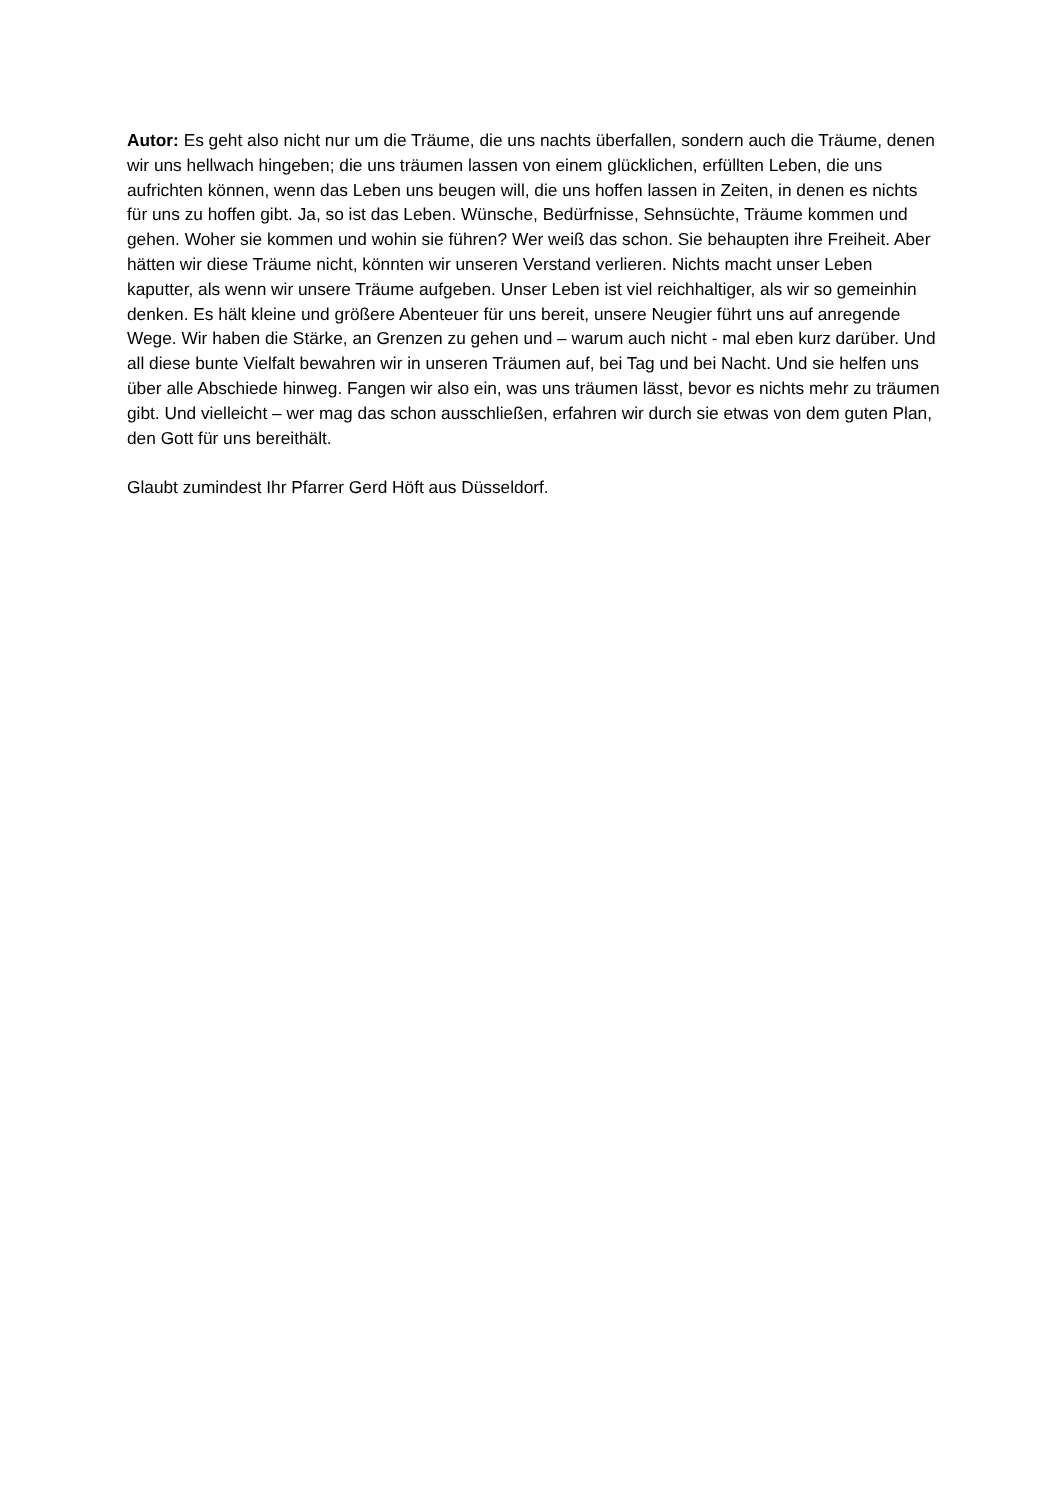Autor: Es geht also nicht nur um die Träume, die uns nachts überfallen, sondern auch die Träume, denen wir uns hellwach hingeben; die uns träumen lassen von einem glücklichen, erfüllten Leben, die uns aufrichten können, wenn das Leben uns beugen will, die uns hoffen lassen in Zeiten, in denen es nichts für uns zu hoffen gibt. Ja, so ist das Leben. Wünsche, Bedürfnisse, Sehnsüchte, Träume kommen und gehen. Woher sie kommen und wohin sie führen? Wer weiß das schon. Sie behaupten ihre Freiheit. Aber hätten wir diese Träume nicht, könnten wir unseren Verstand verlieren. Nichts macht unser Leben kaputter, als wenn wir unsere Träume aufgeben. Unser Leben ist viel reichhaltiger, als wir so gemeinhin denken. Es hält kleine und größere Abenteuer für uns bereit, unsere Neugier führt uns auf anregende Wege. Wir haben die Stärke, an Grenzen zu gehen und – warum auch nicht - mal eben kurz darüber. Und all diese bunte Vielfalt bewahren wir in unseren Träumen auf, bei Tag und bei Nacht. Und sie helfen uns über alle Abschiede hinweg. Fangen wir also ein, was uns träumen lässt, bevor es nichts mehr zu träumen gibt. Und vielleicht – wer mag das schon ausschließen, erfahren wir durch sie etwas von dem guten Plan, den Gott für uns bereithält.
Glaubt zumindest Ihr Pfarrer Gerd Höft aus Düsseldorf.